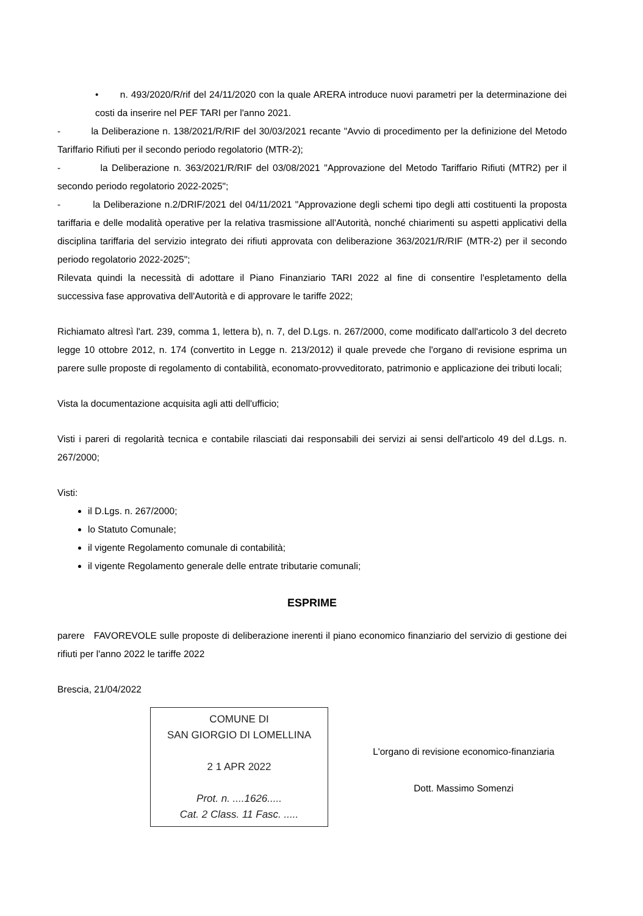• n. 493/2020/R/rif del 24/11/2020 con la quale ARERA introduce nuovi parametri per la determinazione dei costi da inserire nel PEF TARI per l'anno 2021.
- la Deliberazione n. 138/2021/R/RIF del 30/03/2021 recante "Avvio di procedimento per la definizione del Metodo Tariffario Rifiuti per il secondo periodo regolatorio (MTR-2);
- la Deliberazione n. 363/2021/R/RIF del 03/08/2021 "Approvazione del Metodo Tariffario Rifiuti (MTR2) per il secondo periodo regolatorio 2022-2025";
- la Deliberazione n.2/DRIF/2021 del 04/11/2021 "Approvazione degli schemi tipo degli atti costituenti la proposta tariffaria e delle modalità operative per la relativa trasmissione all'Autorità, nonché chiarimenti su aspetti applicativi della disciplina tariffaria del servizio integrato dei rifiuti approvata con deliberazione 363/2021/R/RIF (MTR-2) per il secondo periodo regolatorio 2022-2025";
Rilevata quindi la necessità di adottare il Piano Finanziario TARI 2022 al fine di consentire l'espletamento della successiva fase approvativa dell'Autorità e di approvare le tariffe 2022;
Richiamato altresì l'art. 239, comma 1, lettera b), n. 7, del D.Lgs. n. 267/2000, come modificato dall'articolo 3 del decreto legge 10 ottobre 2012, n. 174 (convertito in Legge n. 213/2012) il quale prevede che l'organo di revisione esprima un parere sulle proposte di regolamento di contabilità, economato-provveditorato, patrimonio e applicazione dei tributi locali;
Vista la documentazione acquisita agli atti dell'ufficio;
Visti i pareri di regolarità tecnica e contabile rilasciati dai responsabili dei servizi ai sensi dell'articolo 49 del d.Lgs. n. 267/2000;
Visti:
il D.Lgs. n. 267/2000;
lo Statuto Comunale;
il vigente Regolamento comunale di contabilità;
il vigente Regolamento generale delle entrate tributarie comunali;
ESPRIME
parere FAVOREVOLE sulle proposte di deliberazione inerenti il piano economico finanziario del servizio di gestione dei rifiuti per l'anno 2022 le tariffe 2022
Brescia, 21/04/2022
COMUNE DI
SAN GIORGIO DI LOMELLINA
2 1 APR 2022
Prot. n. ....1626.....
Cat. 2 Class. 11 Fasc. .....
L'organo di revisione economico-finanziaria
Dott. Massimo Somenzi